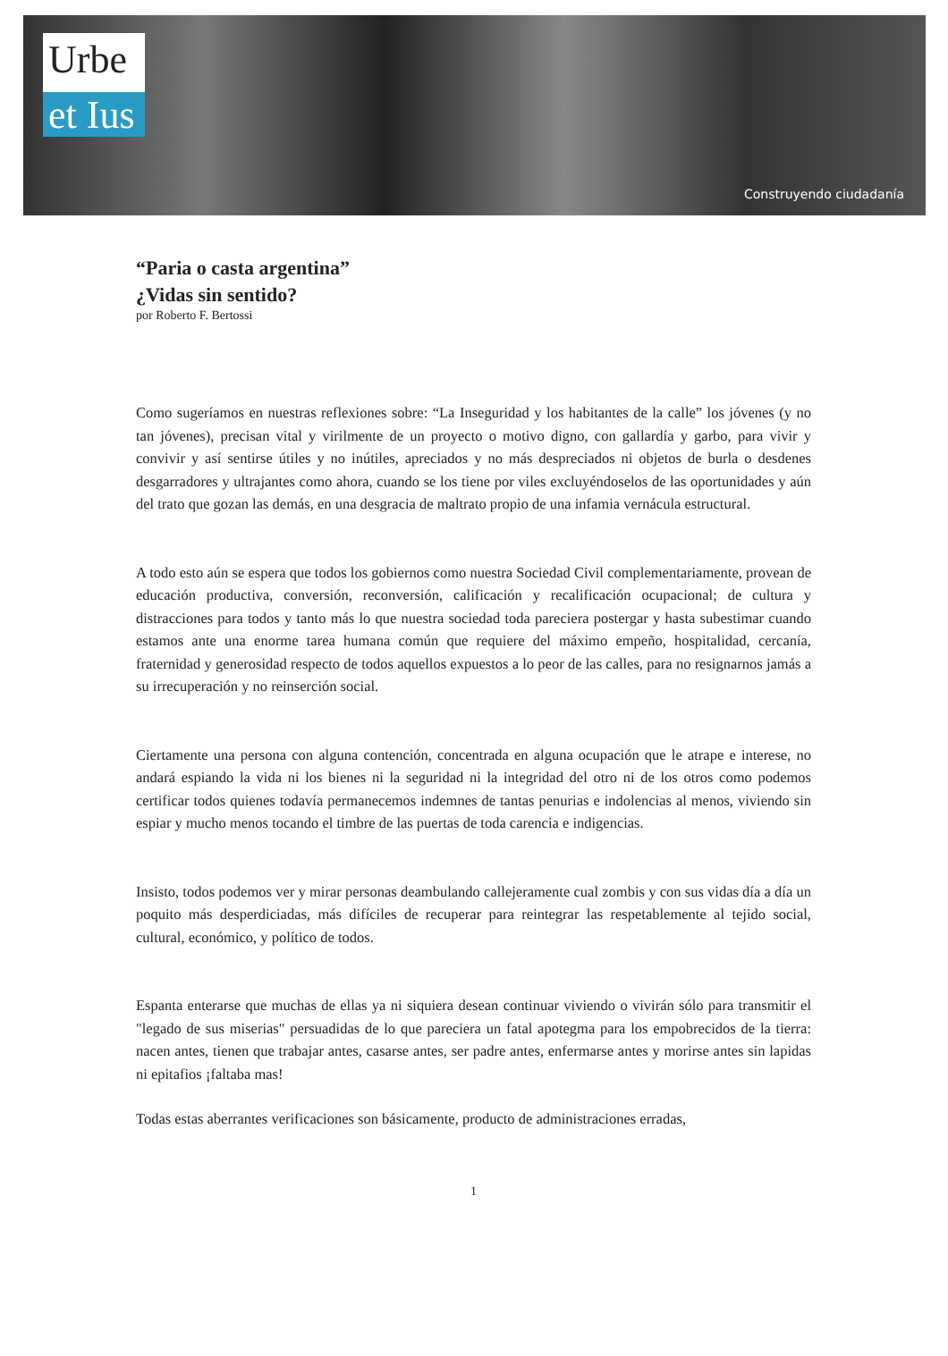Urbe
et Ius
Construyendo ciudadanía
“Paria o casta argentina”
¿Vidas sin sentido?
por Roberto F. Bertossi
Como sugeríamos en nuestras reflexiones sobre: “La Inseguridad y los habitantes de la calle” los jóvenes (y no tan jóvenes), precisan vital y virilmente de un proyecto o motivo digno, con gallardía y garbo, para vivir y convivir y así sentirse útiles y no inútiles, apreciados y no más despreciados ni objetos de burla o desdenes desgarradores y ultrajantes como ahora, cuando se los tiene por viles excluyéndoselos de las oportunidades y aún del trato que gozan las demás, en una desgracia de maltrato propio de una infamia vernácula estructural.
A todo esto aún se espera que todos los gobiernos como nuestra Sociedad Civil complementariamente, provean de educación productiva, conversión, reconversión, calificación y recalificación ocupacional; de cultura y distracciones para todos y tanto más lo que nuestra sociedad toda pareciera postergar y hasta subestimar cuando estamos ante una enorme tarea humana común que requiere del máximo empeño, hospitalidad, cercanía, fraternidad y generosidad respecto de todos aquellos expuestos a lo peor de las calles, para no resignarnos jamás a su irrecuperación y no reinserción social.
Ciertamente una persona con alguna contención, concentrada en alguna ocupación que le atrape e interese, no andará espiando la vida ni los bienes ni la seguridad ni la integridad del otro ni de los otros como podemos certificar todos quienes todavía permanecemos indemnes de tantas penurias e indolencias al menos, viviendo sin espiar y mucho menos tocando el timbre de las puertas de toda carencia e indigencias.
Insisto, todos podemos ver y mirar personas deambulando callejeramente cual zombis y con sus vidas día a día un poquito más desperdiciadas, más difíciles de recuperar para reintegrar las respetablemente al tejido social, cultural, económico, y político de todos.
Espanta enterarse que muchas de ellas ya ni siquiera desean continuar viviendo o vivirán sólo para transmitir el "legado de sus miserias" persuadidas de lo que pareciera un fatal apotegma para los empobrecidos de la tierra: nacen antes, tienen que trabajar antes, casarse antes, ser padre antes, enfermarse antes y morirse antes sin lapidas ni epitafios ¡faltaba mas!
Todas estas aberrantes verificaciones son básicamente, producto de administraciones erradas,
1